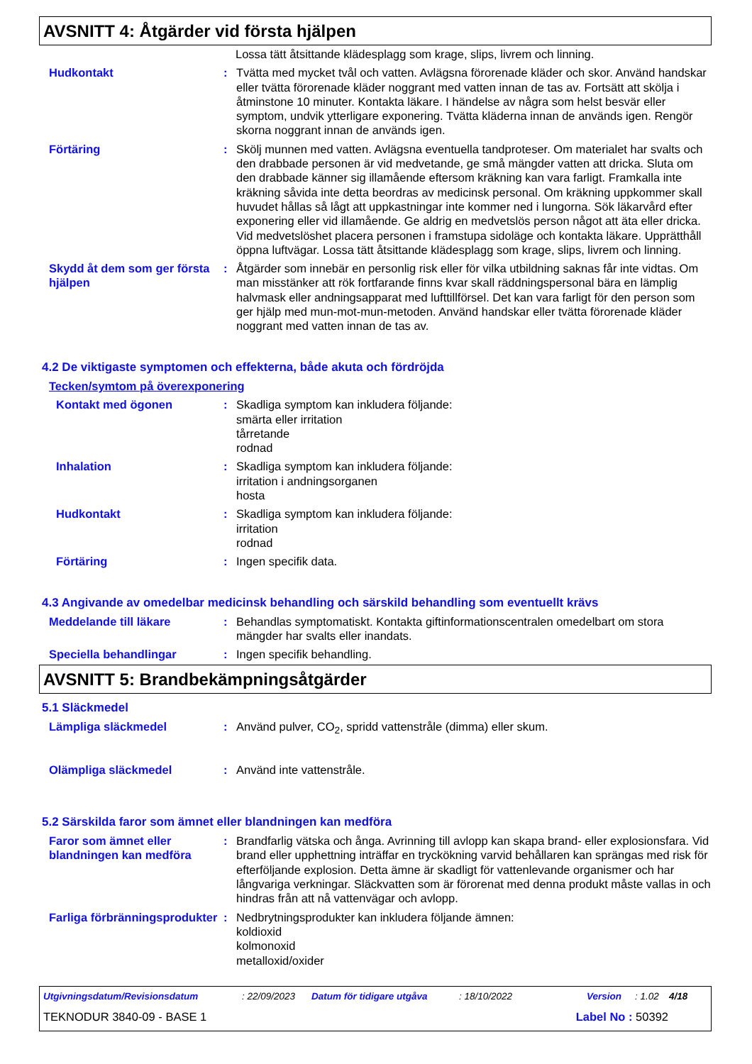AVSNITT 4: Åtgärder vid första hjälpen
Lossa tätt åtsittande klädesplagg som krage, slips, livrem och linning.
Hudkontakt : Tvätta med mycket tvål och vatten. Avlägsna förorenade kläder och skor. Använd handskar eller tvätta förorenade kläder noggrant med vatten innan de tas av. Fortsätt att skölja i åtminstone 10 minuter. Kontakta läkare. I händelse av några som helst besvär eller symptom, undvik ytterligare exponering. Tvätta kläderna innan de används igen. Rengör skorna noggrant innan de används igen.
Förtäring : Skölj munnen med vatten. Avlägsna eventuella tandproteser. Om materialet har svalts och den drabbade personen är vid medvetande, ge små mängder vatten att dricka. Sluta om den drabbade känner sig illamående eftersom kräkning kan vara farligt. Framkalla inte kräkning såvida inte detta beordras av medicinsk personal. Om kräkning uppkommer skall huvudet hållas så lågt att uppkastningar inte kommer ned i lungorna. Sök läkarvård efter exponering eller vid illamående. Ge aldrig en medvetslös person något att äta eller dricka. Vid medvetslöshet placera personen i framstupa sidoläge och kontakta läkare. Upprätthåll öppna luftvägar. Lossa tätt åtsittande klädesplagg som krage, slips, livrem och linning.
Skydd åt dem som ger första hjälpen
: Åtgärder som innebär en personlig risk eller för vilka utbildning saknas får inte vidtas. Om man misstänker att rök fortfarande finns kvar skall räddningspersonal bära en lämplig halvmask eller andningsapparat med lufttillförsel. Det kan vara farligt för den person som ger hjälp med mun-mot-mun-metoden. Använd handskar eller tvätta förorenade kläder noggrant med vatten innan de tas av.
4.2 De viktigaste symptomen och effekterna, både akuta och fördröjda
Tecken/symtom på överexponering
Kontakt med ögonen : Skadliga symptom kan inkludera följande:
smärta eller irritation
tårretande
rodnad
Inhalation : Skadliga symptom kan inkludera följande:
irritation i andningsorganen
hosta
Hudkontakt : Skadliga symptom kan inkludera följande:
irritation
rodnad
Förtäring : Ingen specifik data.
4.3 Angivande av omedelbar medicinsk behandling och särskild behandling som eventuellt krävs
Meddelande till läkare : Behandlas symptomatiskt. Kontakta giftinformationscentralen omedelbart om stora mängder har svalts eller inandats.
Speciella behandlingar : Ingen specifik behandling.
AVSNITT 5: Brandbekämpningsåtgärder
5.1 Släckmedel
Lämpliga släckmedel : Använd pulver, CO<sub>2</sub>, spridd vattenstråle (dimma) eller skum.
Olämpliga släckmedel : Använd inte vattenstråle.
5.2 Särskilda faror som ämnet eller blandningen kan medföra
Faror som ämnet eller blandningen kan medföra
: Brandfarlig vätska och ånga. Avrinning till avlopp kan skapa brand- eller explosionsfara. Vid brand eller upphettning inträffar en tryckökning varvid behållaren kan sprängas med risk för efterföljande explosion. Detta ämne är skadligt för vattenlevande organismer och har långvariga verkningar. Släckvatten som är förorenat med denna produkt måste vallas in och hindras från att nå vattenvägar och avlopp.
Farliga förbränningsprodukter
: Nedbrytningsprodukter kan inkludera följande ämnen:
koldioxid
kolmonoxid
metalloxid/oxider
Utgivningsdatum/Revisionsdatum: 22/09/2023 Datum för tidigare utgåva: 18/10/2022 Version: 1.02 4/18
TEKNODUR 3840-09 - BASE 1 Label No : 50392